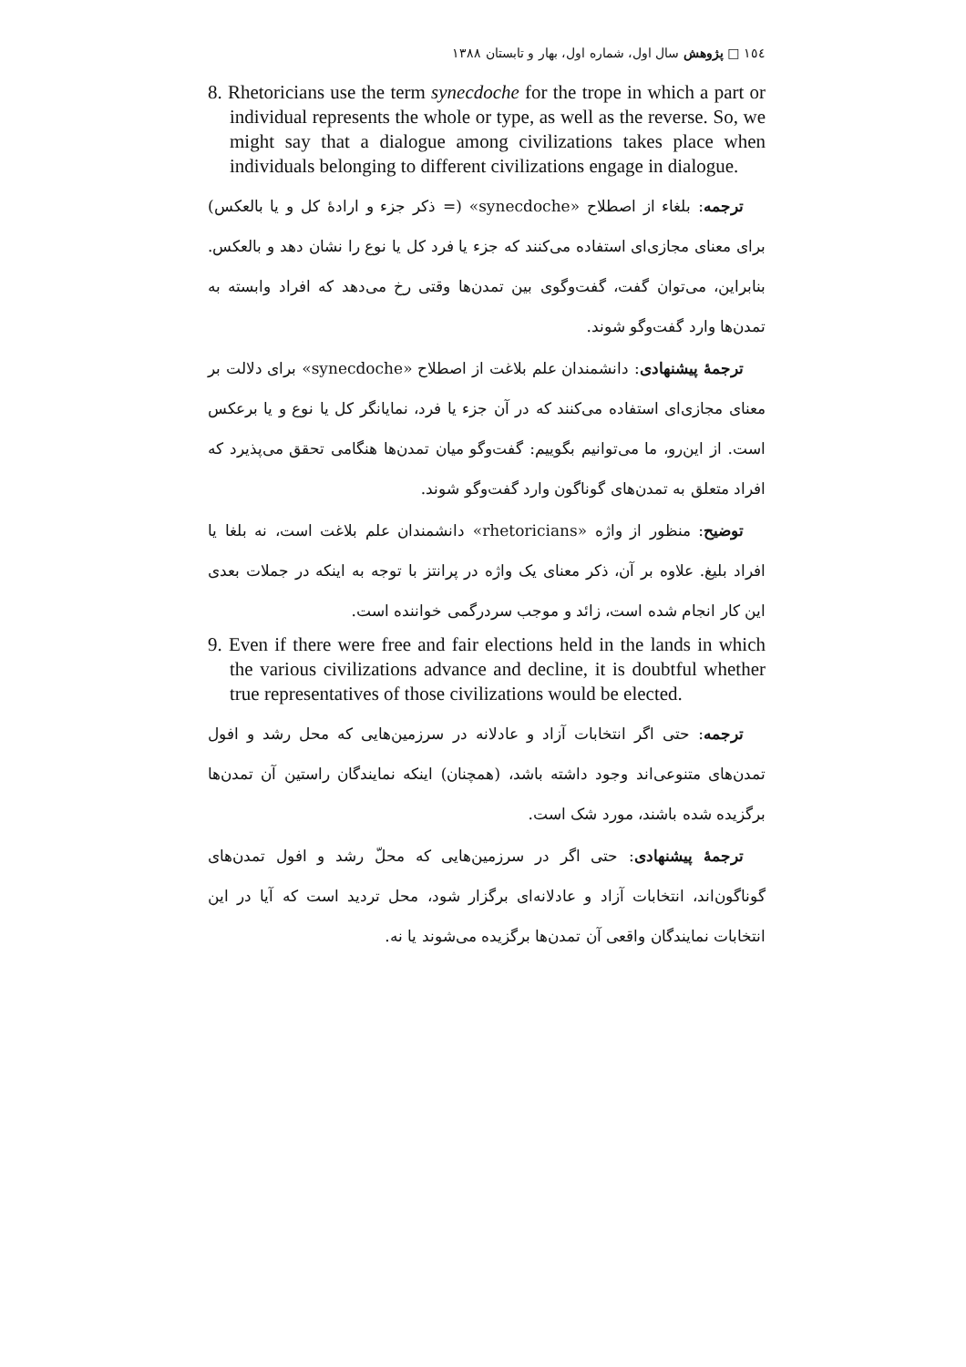١٥٤ □ پژوهش سال اول، شماره اول، بهار و تابستان ١٣٨٨
8. Rhetoricians use the term synecdoche for the trope in which a part or individual represents the whole or type, as well as the reverse. So, we might say that a dialogue among civilizations takes place when individuals belonging to different civilizations engage in dialogue.
ترجمه: بلغاء از اصطلاح «synecdoche» (= ذکر جزء و ارادهٔ کل و یا بالعکس) برای معنای مجازی‌ای استفاده می‌کنند که جزء یا فرد کل یا نوع را نشان دهد و بالعکس. بنابراین، می‌توان گفت، گفت‌وگوی بین تمدن‌ها وقتی رخ می‌دهد که افراد وابسته به تمدن‌ها وارد گفت‌وگو شوند.
ترجمهٔ پیشنهادی: دانشمندان علم بلاغت از اصطلاح «synecdoche» برای دلالت بر معنای مجازی‌ای استفاده می‌کنند که در آن جزء یا فرد، نمایانگر کل یا نوع و یا برعکس است. از این‌رو، ما می‌توانیم بگوییم: گفت‌وگو میان تمدن‌ها هنگامی تحقق می‌پذیرد که افراد متعلق به تمدن‌های گوناگون وارد گفت‌وگو شوند.
توضیح: منظور از واژه «rhetoricians» دانشمندان علم بلاغت است، نه بلغا یا افراد بلیغ. علاوه بر آن، ذکر معنای یک واژه در پرانتز با توجه به اینکه در جملات بعدی این کار انجام شده است، زائد و موجب سردرگمی خواننده است.
9. Even if there were free and fair elections held in the lands in which the various civilizations advance and decline, it is doubtful whether true representatives of those civilizations would be elected.
ترجمه: حتی اگر انتخابات آزاد و عادلانه در سرزمین‌هایی که محل رشد و افول تمدن‌های متنوعی‌اند وجود داشته باشد، (همچنان) اینکه نمایندگان راستین آن تمدن‌ها برگزیده شده باشند، مورد شک است.
ترجمهٔ پیشنهادی: حتی اگر در سرزمین‌هایی که محلّ رشد و افول تمدن‌های گوناگون‌اند، انتخابات آزاد و عادلانه‌ای برگزار شود، محل تردید است که آیا در این انتخابات نمایندگان واقعی آن تمدن‌ها برگزیده می‌شوند یا نه.